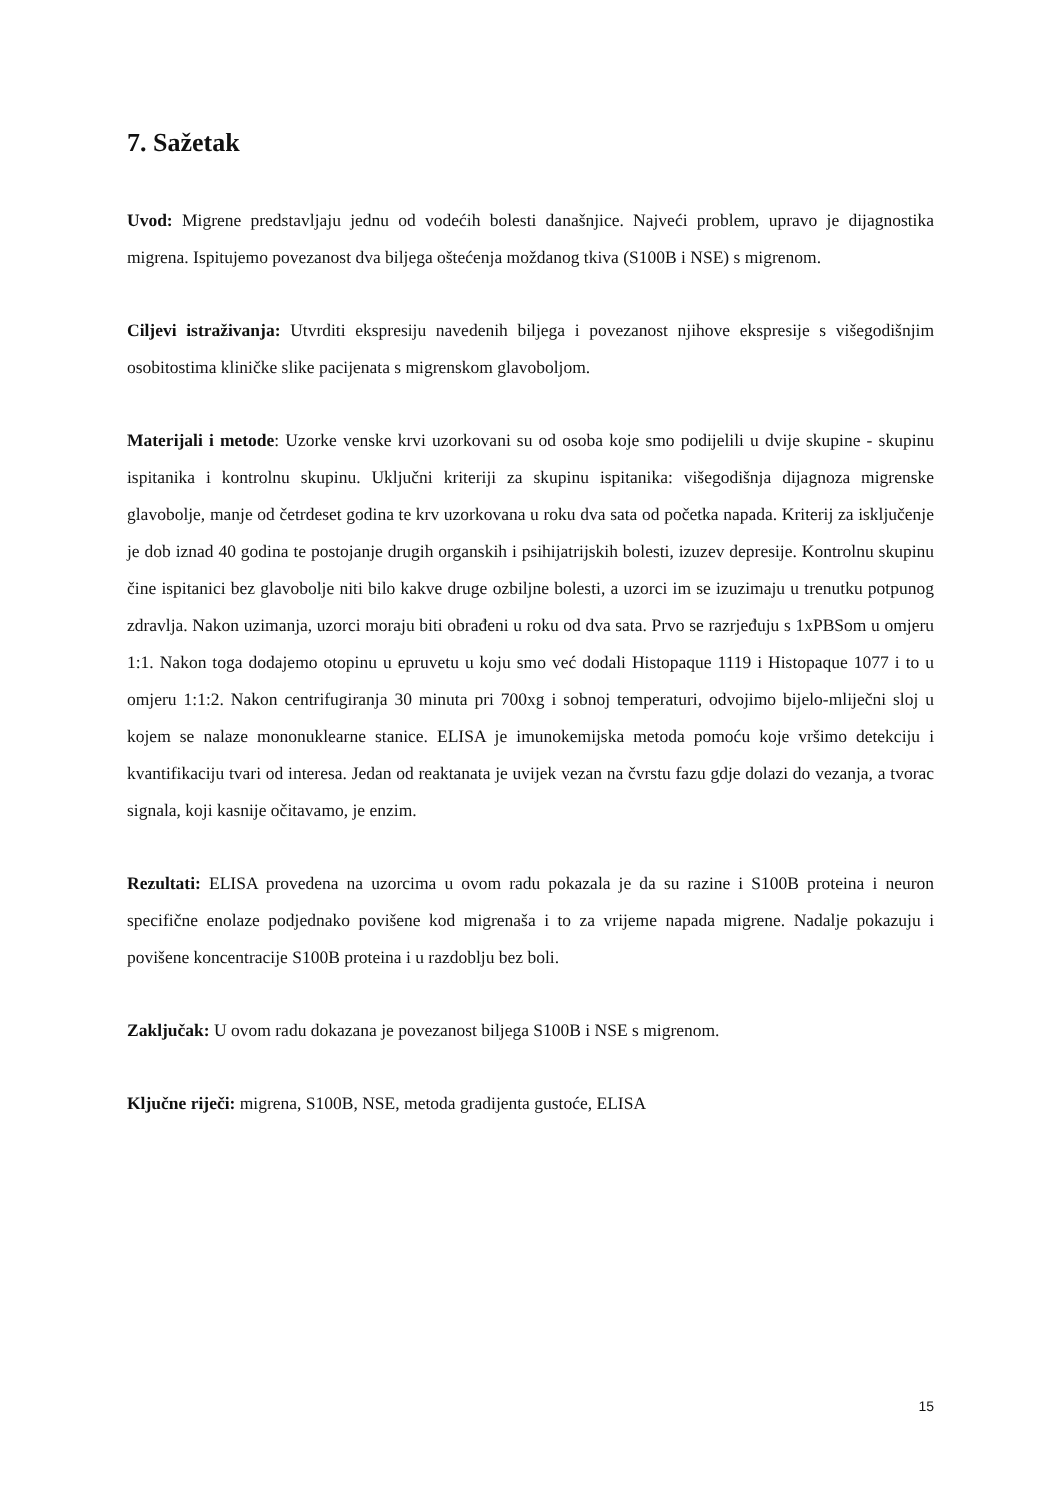7. Sažetak
Uvod: Migrene predstavljaju jednu od vodećih bolesti današnjice. Najveći problem, upravo je dijagnostika migrena. Ispitujemo povezanost dva biljega oštećenja moždanog tkiva (S100B i NSE) s migrenom.
Ciljevi istraživanja: Utvrditi ekspresiju navedenih biljega i povezanost njihove ekspresije s višegodišnjim osobitostima kliničke slike pacijenata s migrenskom glavoboljom.
Materijali i metode: Uzorke venske krvi uzorkovani su od osoba koje smo podijelili u dvije skupine - skupinu ispitanika i kontrolnu skupinu. Uključni kriteriji za skupinu ispitanika: višegodišnja dijagnoza migrenske glavobolje, manje od četrdeset godina te krv uzorkovana u roku dva sata od početka napada. Kriterij za isključenje je dob iznad 40 godina te postojanje drugih organskih i psihijatrijskih bolesti, izuzev depresije. Kontrolnu skupinu čine ispitanici bez glavobolje niti bilo kakve druge ozbiljne bolesti, a uzorci im se izuzimaju u trenutku potpunog zdravlja. Nakon uzimanja, uzorci moraju biti obrađeni u roku od dva sata. Prvo se razrjeđuju s 1xPBSom u omjeru 1:1. Nakon toga dodajemo otopinu u epruvetu u koju smo već dodali Histopaque 1119 i Histopaque 1077 i to u omjeru 1:1:2. Nakon centrifugiranja 30 minuta pri 700xg i sobnoj temperaturi, odvojimo bijelo-mliječni sloj u kojem se nalaze mononuklearne stanice. ELISA je imunokemijska metoda pomoću koje vršimo detekciju i kvantifikaciju tvari od interesa. Jedan od reaktanata je uvijek vezan na čvrstu fazu gdje dolazi do vezanja, a tvorac signala, koji kasnije očitavamo, je enzim.
Rezultati: ELISA provedena na uzorcima u ovom radu pokazala je da su razine i S100B proteina i neuron specifične enolaze podjednako povišene kod migrenaša i to za vrijeme napada migrene. Nadalje pokazuju i povišene koncentracije S100B proteina i u razdoblju bez boli.
Zaključak: U ovom radu dokazana je povezanost biljega S100B i NSE s migrenom.
Ključne riječi: migrena, S100B, NSE, metoda gradijenta gustoće, ELISA
15